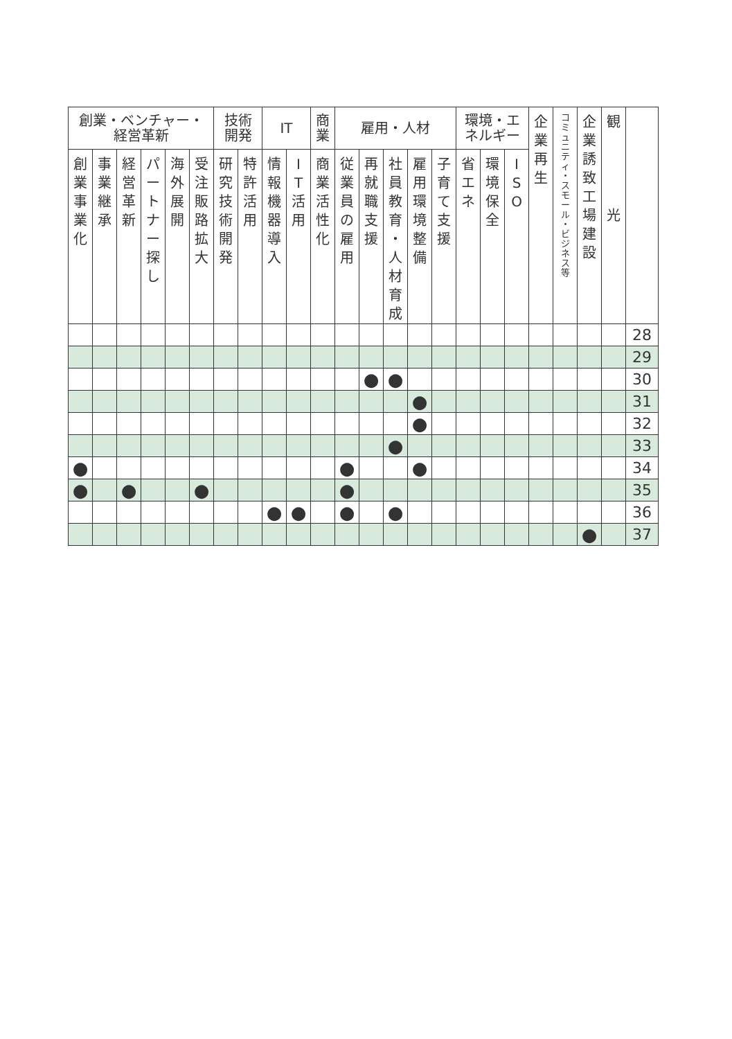| 創業・ベンチャー・ 経営革新 | | | | | | 技術 開発 | | IT | | 商 業 | 雇用・人材 | | | | | 環境・エ ネルギー | | | 企 業 再 生 | コ ミ ュ ニ テ ィ ・ ス モ ー ル ・ ビ ジ ネ ス 等 | 企 業 誘 致 工 場 建 設 | 観 光 | |
| --- | --- | --- | --- | --- | --- | --- | --- | --- | --- | --- | --- | --- | --- | --- | --- | --- | --- | --- | --- | --- | --- | --- | --- |
| 創 業 事 業 化 | 事 業 継 承 | 経 営 革 新 | パ ー ト ナ ー 探 し | 海 外 展 開 | 受 注 販 路 拡 大 | 研 究 技 術 開 発 | 特 許 活 用 | 情 報 機 器 導 入 | I T 活 用 | 商 業 活 性 化 | 従 業 員 の 雇 用 | 再 就 職 支 援 | 社 員 教 育 ・ 人 材 育 成 | 雇 用 環 境 整 備 | 子 育 て 支 援 | 省 エ ネ | 環 境 保 全 | I S O | | | | | |
| | | | | | | | | | | | | | | | | | | | | | | | 28 |
| | | | | | | | | | | | | | | | | | | | | | | | 29 |
| | | | | | | | | | | | | ● | ● | | | | | | | | | | 30 |
| | | | | | | | | | | | | | | ● | | | | | | | | | 31 |
| | | | | | | | | | | | | | | ● | | | | | | | | | 32 |
| | | | | | | | | | | | | | ● | | | | | | | | | | 33 |
| ● | | | | | | | | | | | ● | | | ● | | | | | | | | | 34 |
| ● | | ● | | | ● | | | | | | ● | | | | | | | | | | | | 35 |
| | | | | | | | | ● | ● | | ● | | ● | | | | | | | | | | 36 |
| | | | | | | | | | | | | | | | | | | | | | ● | | 37 |